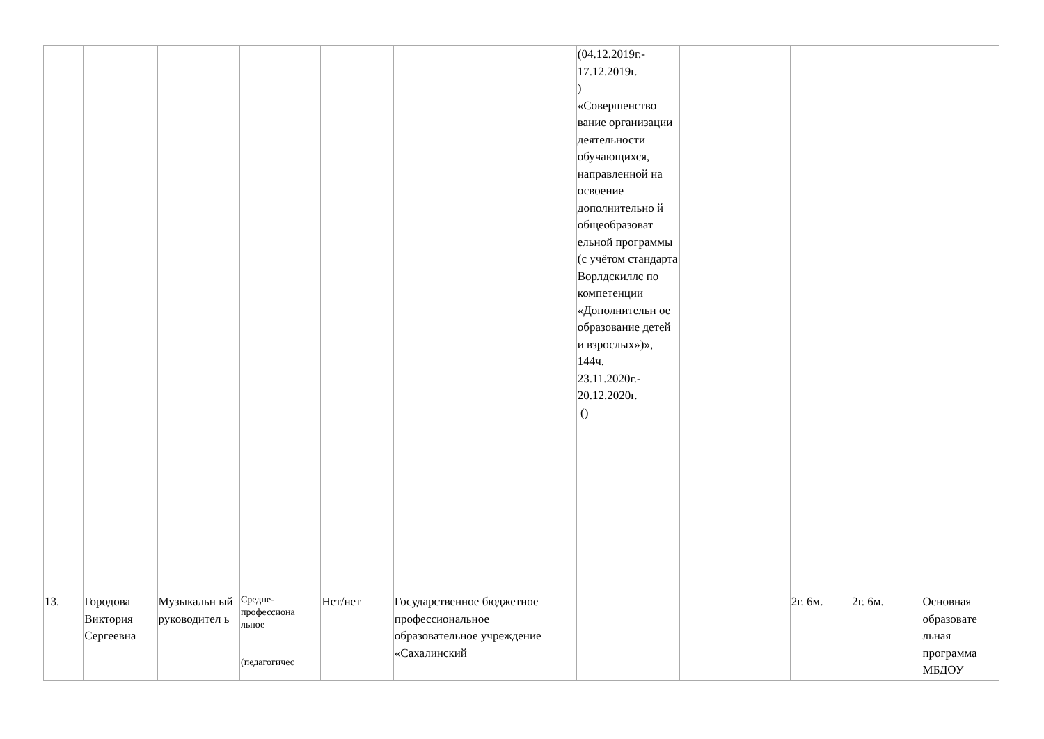| | | | | | | (04.12.2019г.- 17.12.2019г. ) «Совершенство вание организации деятельности обучающихся, направленной на освоение дополнительно й общеобразоват ельной программы (с учётом стандарта Ворлдскиллс по компетенции «Дополнительн ое образование детей и взрослых»)», 144ч. 23.11.2020г.- 20.12.2020г. () | | | | |
| 13. | Городова Виктория Сергеевна | Музыкальн ый руководител ь | Средне-профессиона льное (педагогичес | Нет/нет | Государственное бюджетное профессиональное образовательное учреждение «Сахалинский | | | 2г. 6м. | 2г. 6м. | Основная образовате льная программа МБДОУ |